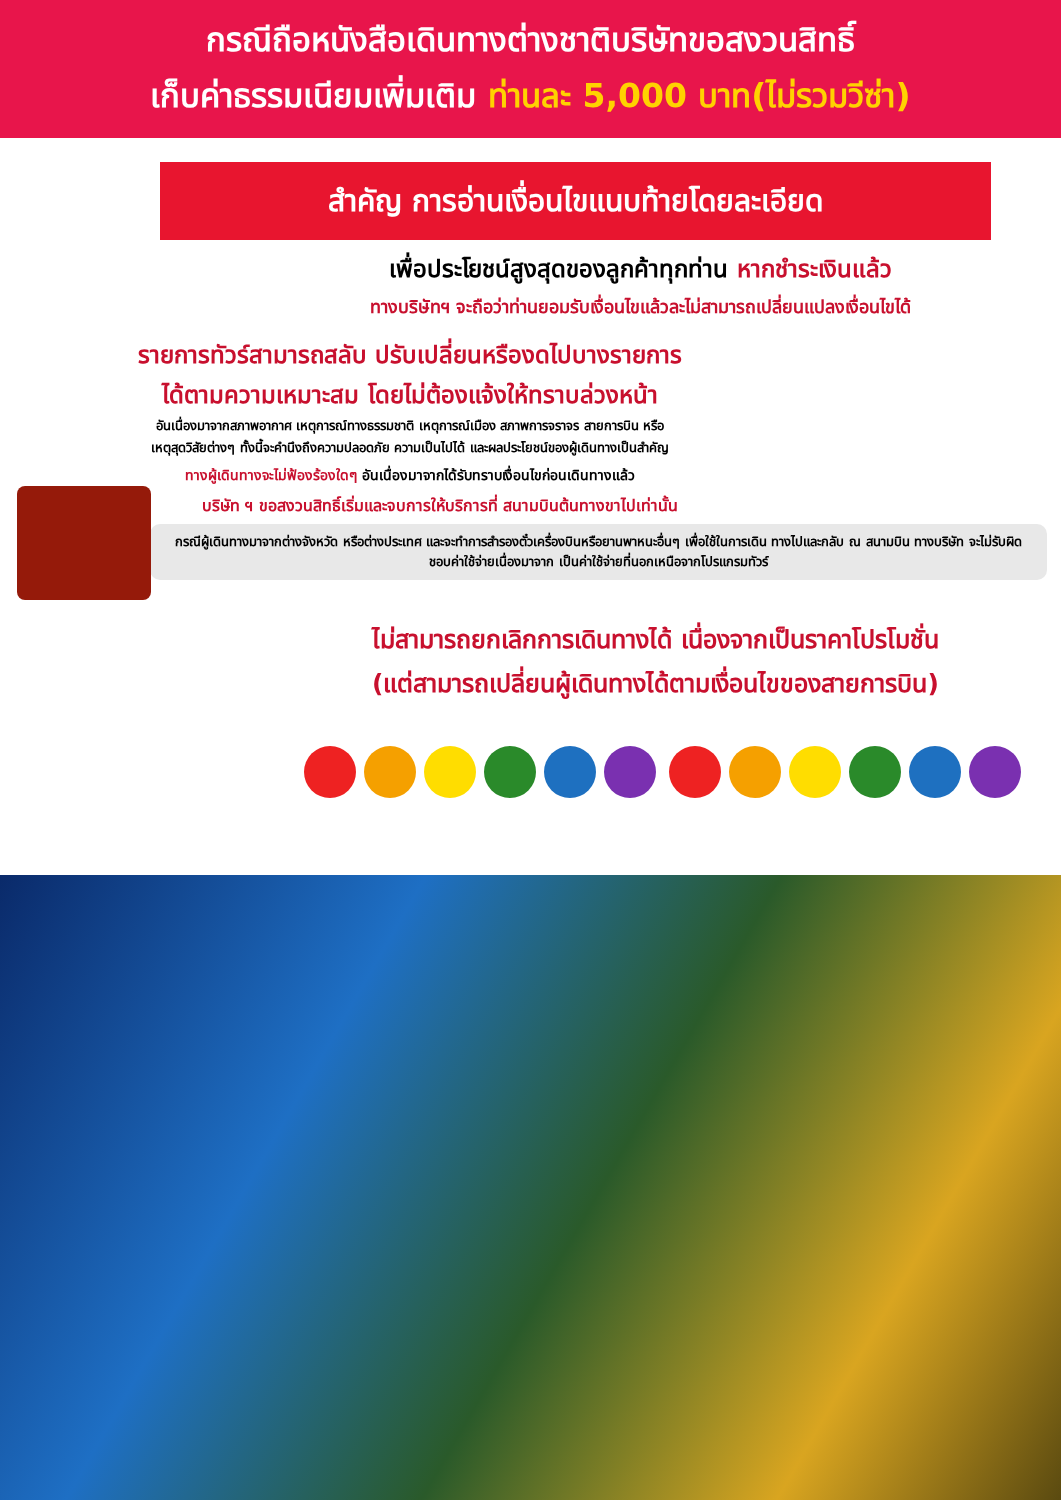กรณีถือหนังสือเดินทางต่างชาติบริษัทขอสงวนสิทธิ์
เก็บค่าธรรมเนียมเพิ่มเติม ท่านละ 5,000 บาท(ไม่รวมวีซ่า)
สำคัญ การอ่านเงื่อนไขแนบท้ายโดยละเอียด
เพื่อประโยชน์สูงสุดของลูกค้าทุกท่าน หากชำระเงินแล้ว
ทางบริษัทฯ จะถือว่าท่านยอมรับเงื่อนไขแล้วละไม่สามารถเปลี่ยนแปลงเงื่อนไขได้
รายการทัวร์สามารถสลับ ปรับเปลี่ยนหรืองดไปบางรายการ
ได้ตามความเหมาะสม โดยไม่ต้องแจ้งให้ทราบล่วงหน้า
อันเนื่องมาจากสภาพอากาศ เหตุการณ์ทางธรรมชาติ เหตุการณ์เมือง สภาพการจราจร สายการบิน หรือ
เหตุสุดวิสัยต่างๆ ทั้งนี้จะคำนึงถึงความปลอดภัย ความเป็นไปได้ และผลประโยชน์ของผู้เดินทางเป็นสำคัญ
ทางผู้เดินทางจะไม่ฟ้องร้องใดๆ อันเนื่องมาจากได้รับทราบเงื่อนไขก่อนเดินทางแล้ว
บริษัท ฯ ขอสงวนสิทธิ์เริ่มและจบการให้บริการที่ สนามบินต้นทางขาไปเท่านั้น
กรณีผู้เดินทางมาจากต่างจังหวัด หรือต่างประเทศ และจะทำการสำรองตั๋วเครื่องบินหรือยานพาหนะอื่นๆ เพื่อใช้ในการเดิน ทางไปและกลับ ณ สนามบิน ทางบริษัท จะไม่รับผิดชอบค่าใช้จ่ายเนื่องมาจาก เป็นค่าใช้จ่ายที่นอกเหนือจากโปรแกรมทัวร์
ไม่สามารถยกเลิกการเดินทางได้ เนื่องจากเป็นราคาโปรโมชั่น
(แต่สามารถเปลี่ยนผู้เดินทางได้ตามเงื่อนไขของสายการบิน)